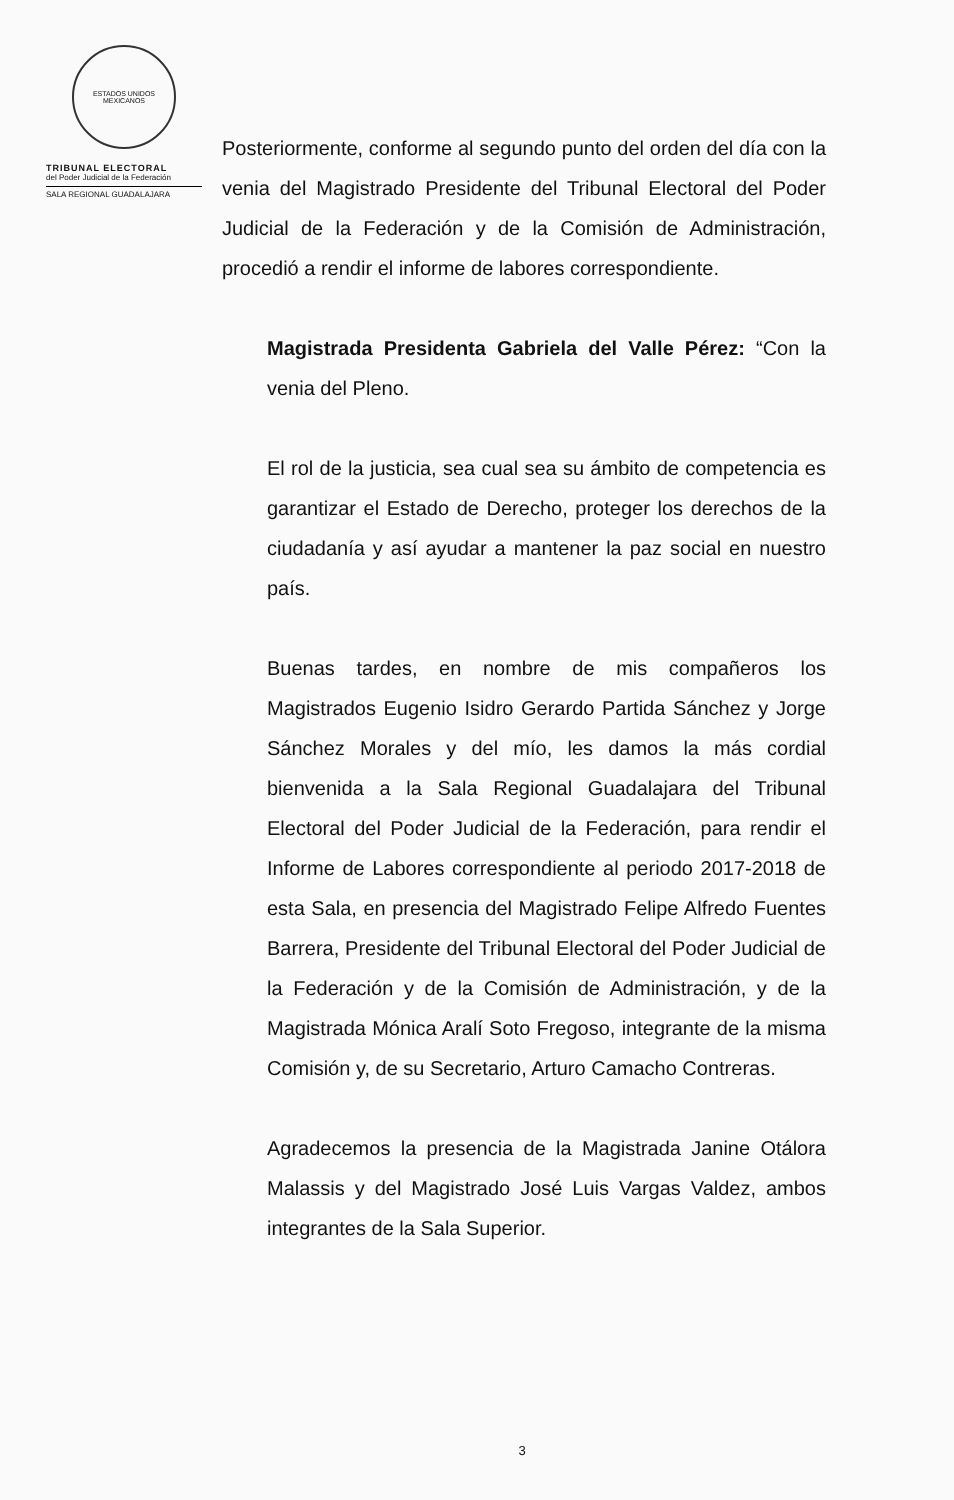ESTADOS UNIDOS MEXICANOS
TRIBUNAL ELECTORAL
del Poder Judicial de la Federación
SALA REGIONAL GUADALAJARA
Posteriormente, conforme al segundo punto del orden del día con la venia del Magistrado Presidente del Tribunal Electoral del Poder Judicial de la Federación y de la Comisión de Administración, procedió a rendir el informe de labores correspondiente.
Magistrada Presidenta Gabriela del Valle Pérez: “Con la venia del Pleno.
El rol de la justicia, sea cual sea su ámbito de competencia es garantizar el Estado de Derecho, proteger los derechos de la ciudadanía y así ayudar a mantener la paz social en nuestro país.
Buenas tardes, en nombre de mis compañeros los Magistrados Eugenio Isidro Gerardo Partida Sánchez y Jorge Sánchez Morales y del mío, les damos la más cordial bienvenida a la Sala Regional Guadalajara del Tribunal Electoral del Poder Judicial de la Federación, para rendir el Informe de Labores correspondiente al periodo 2017-2018 de esta Sala, en presencia del Magistrado Felipe Alfredo Fuentes Barrera, Presidente del Tribunal Electoral del Poder Judicial de la Federación y de la Comisión de Administración, y de la Magistrada Mónica Aralí Soto Fregoso, integrante de la misma Comisión y, de su Secretario, Arturo Camacho Contreras.
Agradecemos la presencia de la Magistrada Janine Otálora Malassis y del Magistrado José Luis Vargas Valdez, ambos integrantes de la Sala Superior.
3